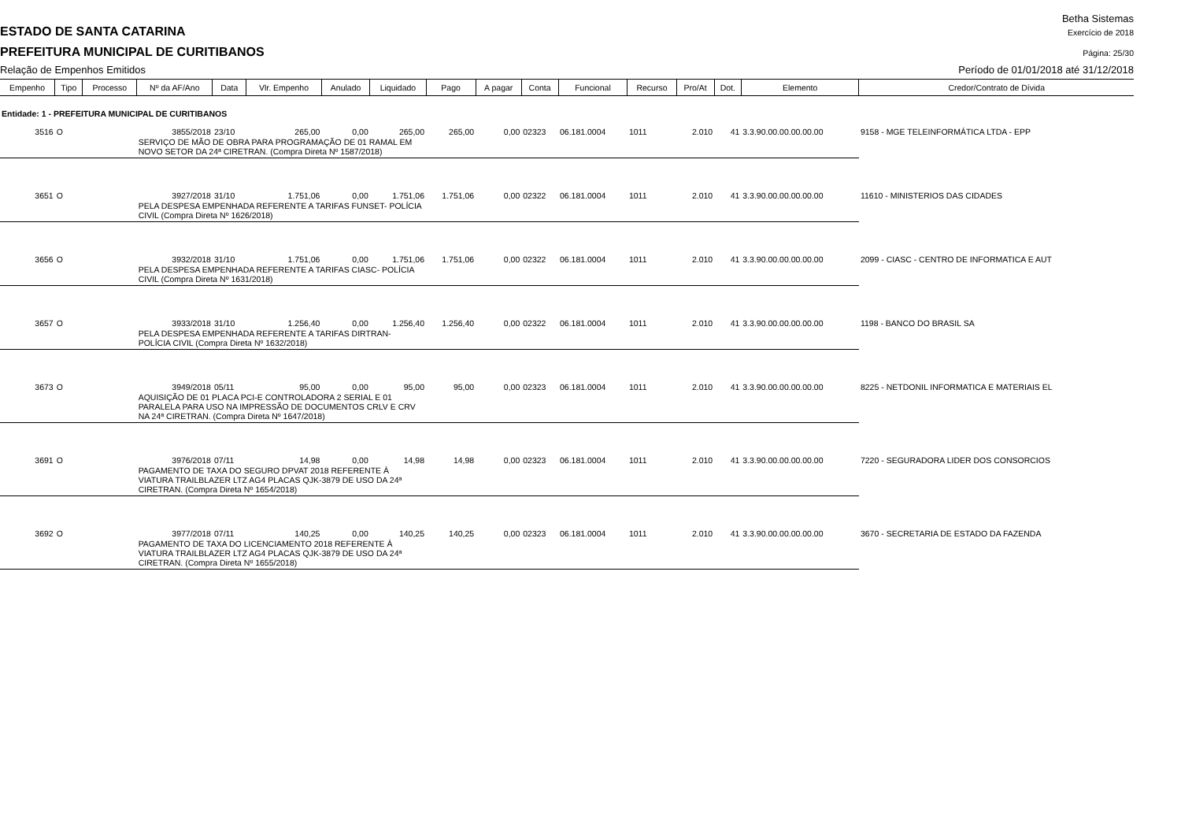Betha Sistemas
ESTADO DE SANTA CATARINA Exercício de 2018
PREFEITURA MUNICIPAL DE CURITIBANOS Página: 25/30
Relação de Empenhos Emitidos Período de 01/01/2018 até 31/12/2018
| Empenho | Tipo | Processo | Nº da AF/Ano | Data | Vlr. Empenho | Anulado | Liquidado | Pago | A pagar | Conta | Funcional | Recurso | Pro/At | Dot. | Elemento | Credor/Contrato de Dívida |
| --- | --- | --- | --- | --- | --- | --- | --- | --- | --- | --- | --- | --- | --- | --- | --- | --- |
| Entidade: 1 - PREFEITURA MUNICIPAL DE CURITIBANOS | | | | | | | | | | | | | | | | |
| 3516 | O | | 3855/2018 | 23/10 | 265,00 | 0,00 | 265,00 | 265,00 | 0,00 | 02323 | 06.181.0004 | 1011 | 2.010 | 41 | 3.3.90.00.00.00.00.00 | 9158 - MGE TELEINFORMÁTICA LTDA - EPP |
| | | | SERVIÇO DE MÃO DE OBRA PARA PROGRAMAÇÃO DE 01 RAMAL EM NOVO SETOR DA 24ª CIRETRAN. (Compra Direta Nº 1587/2018) | | | | | | | | | | | | | |
| 3651 | O | | 3927/2018 | 31/10 | 1.751,06 | 0,00 | 1.751,06 | 1.751,06 | 0,00 | 02322 | 06.181.0004 | 1011 | 2.010 | 41 | 3.3.90.00.00.00.00.00 | 11610 - MINISTERIOS DAS CIDADES |
| | | | PELA DESPESA EMPENHADA REFERENTE A TARIFAS FUNSET- POLÍCIA CIVIL (Compra Direta Nº 1626/2018) | | | | | | | | | | | | | |
| 3656 | O | | 3932/2018 | 31/10 | 1.751,06 | 0,00 | 1.751,06 | 1.751,06 | 0,00 | 02322 | 06.181.0004 | 1011 | 2.010 | 41 | 3.3.90.00.00.00.00.00 | 2099 - CIASC - CENTRO DE INFORMATICA E AUT |
| | | | PELA DESPESA EMPENHADA REFERENTE A TARIFAS CIASC- POLÍCIA CIVIL (Compra Direta Nº 1631/2018) | | | | | | | | | | | | | |
| 3657 | O | | 3933/2018 | 31/10 | 1.256,40 | 0,00 | 1.256,40 | 1.256,40 | 0,00 | 02322 | 06.181.0004 | 1011 | 2.010 | 41 | 3.3.90.00.00.00.00.00 | 1198 - BANCO DO BRASIL SA |
| | | | PELA DESPESA EMPENHADA REFERENTE A TARIFAS DIRTRAN- POLÍCIA CIVIL (Compra Direta Nº 1632/2018) | | | | | | | | | | | | | |
| 3673 | O | | 3949/2018 | 05/11 | 95,00 | 0,00 | 95,00 | 95,00 | 0,00 | 02323 | 06.181.0004 | 1011 | 2.010 | 41 | 3.3.90.00.00.00.00.00 | 8225 - NETDONIL INFORMATICA E MATERIAIS EL |
| | | | AQUISIÇÃO DE 01 PLACA PCI-E CONTROLADORA 2 SERIAL E 01 PARALELA PARA USO NA IMPRESSÃO DE DOCUMENTOS CRLV E CRV NA 24ª CIRETRAN. (Compra Direta Nº 1647/2018) | | | | | | | | | | | | | |
| 3691 | O | | 3976/2018 | 07/11 | 14,98 | 0,00 | 14,98 | 14,98 | 0,00 | 02323 | 06.181.0004 | 1011 | 2.010 | 41 | 3.3.90.00.00.00.00.00 | 7220 - SEGURADORA LIDER DOS CONSORCIOS |
| | | | PAGAMENTO DE TAXA DO SEGURO DPVAT 2018 REFERENTE À VIATURA TRAILBLAZER LTZ AG4 PLACAS QJK-3879 DE USO DA 24ª CIRETRAN. (Compra Direta Nº 1654/2018) | | | | | | | | | | | | | |
| 3692 | O | | 3977/2018 | 07/11 | 140,25 | 0,00 | 140,25 | 140,25 | 0,00 | 02323 | 06.181.0004 | 1011 | 2.010 | 41 | 3.3.90.00.00.00.00.00 | 3670 - SECRETARIA DE ESTADO DA FAZENDA |
| | | | PAGAMENTO DE TAXA DO LICENCIAMENTO 2018 REFERENTE À VIATURA TRAILBLAZER LTZ AG4 PLACAS QJK-3879 DE USO DA 24ª CIRETRAN. (Compra Direta Nº 1655/2018) | | | | | | | | | | | | | |